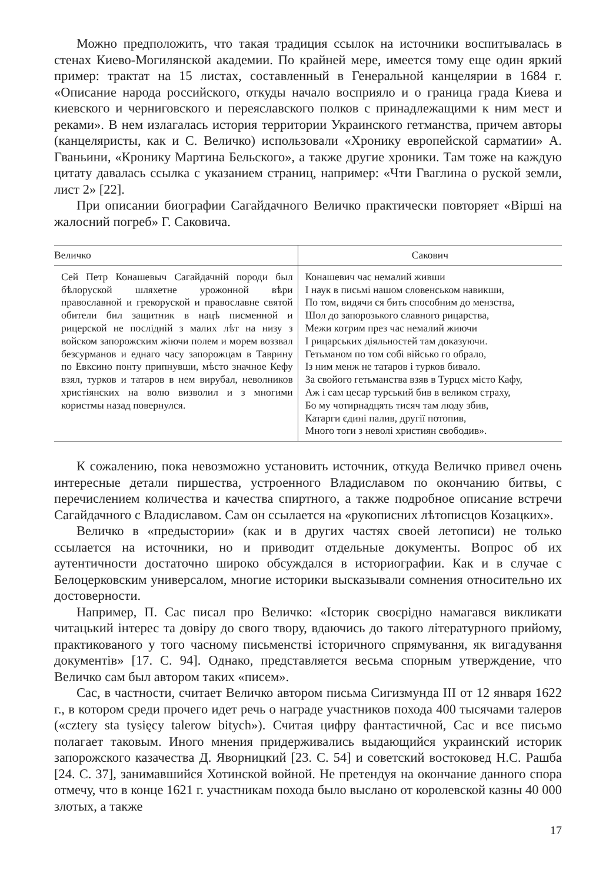Можно предположить, что такая традиция ссылок на источники воспитывалась в стенах Киево-Могилянской академии. По крайней мере, имеется тому еще один яркий пример: трактат на 15 листах, составленный в Генеральной канцелярии в 1684 г. «Описание народа российского, откуды начало восприяло и о граница града Киева и киевского и черниговского и переяславского полков с принадлежащими к ним мест и реками». В нем излагалась история территории Украинского гетманства, причем авторы (канцеляристы, как и С. Величко) использовали «Хронику европейской сарматии» А. Гваньини, «Кронику Мартина Бельского», а также другие хроники. Там тоже на каждую цитату давалась ссылка с указанием страниц, например: «Чти Гваглина о руской земли, лист 2» [22].
При описании биографии Сагайдачного Величко практически повторяет «Вірші на жалосний погреб» Г. Саковича.
| Величко | Сакович |
| --- | --- |
| Сей Петр Конашевыч Сагайдачній породи был бѣлоруской шляхетне урожонной вѣри православной и грекоруской и православне святой обители бил защитник в нацѣ писменной и рицерской не послідній з малих лѣт на низу з войском запорожским жіючи полем и морем воззвал безсурманов и еднаго часу запорожцам в Таврину по Евксино понту припнувши, мѣсто значное Кефу взял, турков и татаров в нем вирубал, неволников христіянских на волю визволил и з многими користмы назад повернулся. | Конашевич час немалий живши І наук в письмі нашом словенськом навикши, По том, видячи ся бить способним до мензства, Шол до запорозького славного рицарства, Межи котрим през час немалий жиючи І рицарських діяльностей там доказуючи. Гетьманом по том собі військо го обрало, Із ним менж не татаров і турков бивало. За свойого гетьманства взяв в Турцєх місто Кафу, Аж і сам цесар турський бив в великом страху, Бо му чотирнадцять тисяч там люду збив, Катарги єдині палив, другії потопив, Много тоги з неволі християн свободив». |
К сожалению, пока невозможно установить источник, откуда Величко привел очень интересные детали пиршества, устроенного Владиславом по окончанию битвы, с перечислением количества и качества спиртного, а также подробное описание встречи Сагайдачного с Владиславом. Сам он ссылается на «рукописних лѣтописцов Козацких».
Величко в «предыстории» (как и в других частях своей летописи) не только ссылается на источники, но и приводит отдельные документы. Вопрос об их аутентичности достаточно широко обсуждался в историографии. Как и в случае с Белоцерковским универсалом, многие историки высказывали сомнения относительно их достоверности.
Например, П. Сас писал про Величко: «Історик своєрідно намагався викликати читацький інтерес та довіру до свого твору, вдаючись до такого літературного прийому, практикованого у того часному письменстві історичного спрямування, як вигадування документів» [17. С. 94]. Однако, представляется весьма спорным утверждение, что Величко сам был автором таких «писем».
Сас, в частности, считает Величко автором письма Сигизмунда III от 12 января 1622 г., в котором среди прочего идет речь о награде участников похода 400 тысячами талеров («cztery sta tysięcy talerow bitych»). Считая цифру фантастичной, Сас и все письмо полагает таковым. Иного мнения придерживались выдающийся украинский историк запорожского казачества Д. Яворницкий [23. С. 54] и советский востоковед Н.С. Рашба [24. С. 37], занимавшийся Хотинской войной. Не претендуя на окончание данного спора отмечу, что в конце 1621 г. участникам похода было выслано от королевской казны 40 000 злотых, а также
17